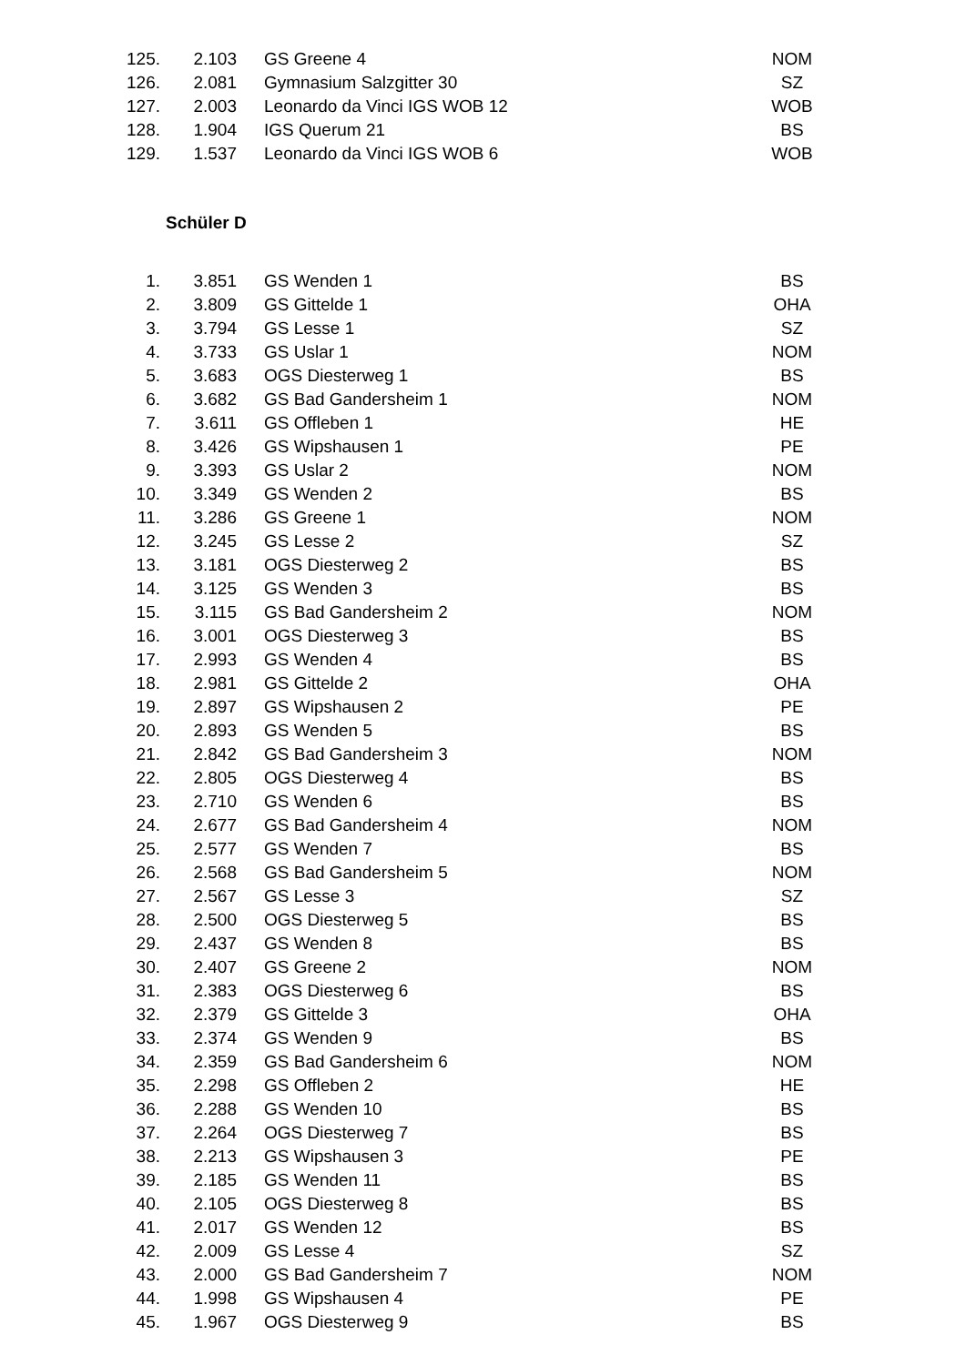| 125. | 2.103 | GS Greene 4 | NOM |
| 126. | 2.081 | Gymnasium Salzgitter 30 | SZ |
| 127. | 2.003 | Leonardo da Vinci IGS WOB 12 | WOB |
| 128. | 1.904 | IGS Querum 21 | BS |
| 129. | 1.537 | Leonardo da Vinci IGS WOB 6 | WOB |
Schüler D
| 1. | 3.851 | GS Wenden 1 | BS |
| 2. | 3.809 | GS Gittelde 1 | OHA |
| 3. | 3.794 | GS Lesse 1 | SZ |
| 4. | 3.733 | GS Uslar 1 | NOM |
| 5. | 3.683 | OGS Diesterweg 1 | BS |
| 6. | 3.682 | GS Bad Gandersheim 1 | NOM |
| 7. | 3.611 | GS Offleben 1 | HE |
| 8. | 3.426 | GS Wipshausen 1 | PE |
| 9. | 3.393 | GS Uslar 2 | NOM |
| 10. | 3.349 | GS Wenden 2 | BS |
| 11. | 3.286 | GS Greene 1 | NOM |
| 12. | 3.245 | GS Lesse 2 | SZ |
| 13. | 3.181 | OGS Diesterweg 2 | BS |
| 14. | 3.125 | GS Wenden 3 | BS |
| 15. | 3.115 | GS Bad Gandersheim 2 | NOM |
| 16. | 3.001 | OGS Diesterweg 3 | BS |
| 17. | 2.993 | GS Wenden 4 | BS |
| 18. | 2.981 | GS Gittelde 2 | OHA |
| 19. | 2.897 | GS Wipshausen 2 | PE |
| 20. | 2.893 | GS Wenden 5 | BS |
| 21. | 2.842 | GS Bad Gandersheim 3 | NOM |
| 22. | 2.805 | OGS Diesterweg 4 | BS |
| 23. | 2.710 | GS Wenden 6 | BS |
| 24. | 2.677 | GS Bad Gandersheim 4 | NOM |
| 25. | 2.577 | GS Wenden 7 | BS |
| 26. | 2.568 | GS Bad Gandersheim 5 | NOM |
| 27. | 2.567 | GS Lesse 3 | SZ |
| 28. | 2.500 | OGS Diesterweg 5 | BS |
| 29. | 2.437 | GS Wenden 8 | BS |
| 30. | 2.407 | GS Greene 2 | NOM |
| 31. | 2.383 | OGS Diesterweg 6 | BS |
| 32. | 2.379 | GS Gittelde 3 | OHA |
| 33. | 2.374 | GS Wenden 9 | BS |
| 34. | 2.359 | GS Bad Gandersheim 6 | NOM |
| 35. | 2.298 | GS Offleben 2 | HE |
| 36. | 2.288 | GS Wenden 10 | BS |
| 37. | 2.264 | OGS Diesterweg 7 | BS |
| 38. | 2.213 | GS Wipshausen 3 | PE |
| 39. | 2.185 | GS Wenden 11 | BS |
| 40. | 2.105 | OGS Diesterweg 8 | BS |
| 41. | 2.017 | GS Wenden 12 | BS |
| 42. | 2.009 | GS Lesse 4 | SZ |
| 43. | 2.000 | GS Bad Gandersheim 7 | NOM |
| 44. | 1.998 | GS Wipshausen 4 | PE |
| 45. | 1.967 | OGS Diesterweg 9 | BS |